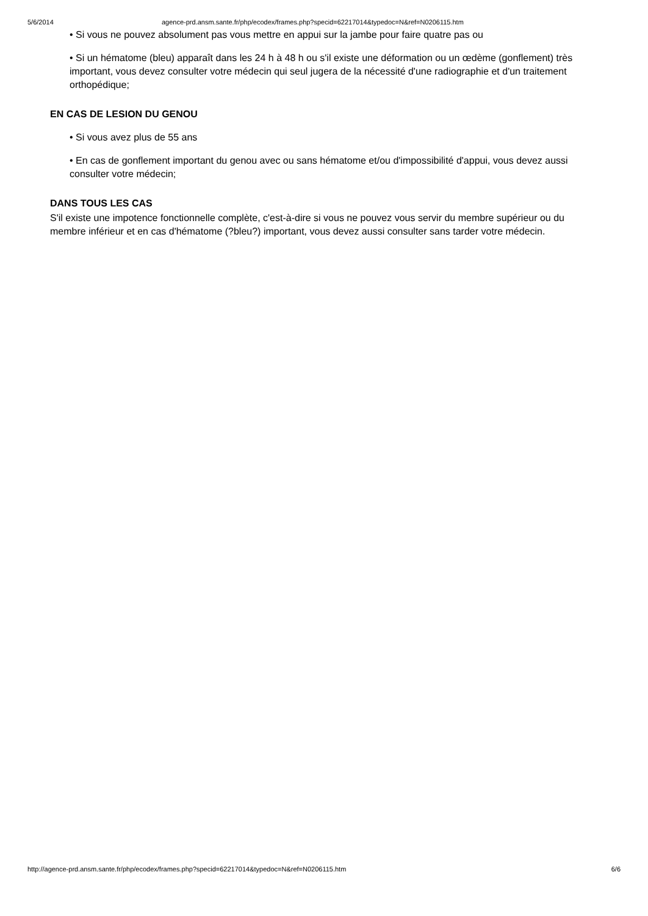5/6/2014 agence-prd.ansm.sante.fr/php/ecodex/frames.php?specid=62217014&typedoc=N&ref=N0206115.htm
• Si vous ne pouvez absolument pas vous mettre en appui sur la jambe pour faire quatre pas ou
• Si un hématome (bleu) apparaît dans les 24 h à 48 h ou s'il existe une déformation ou un œdème (gonflement) très important, vous devez consulter votre médecin qui seul jugera de la nécessité d'une radiographie et d'un traitement orthopédique;
EN CAS DE LESION DU GENOU
• Si vous avez plus de 55 ans
• En cas de gonflement important du genou avec ou sans hématome et/ou d'impossibilité d'appui, vous devez aussi consulter votre médecin;
DANS TOUS LES CAS
S'il existe une impotence fonctionnelle complète, c'est-à-dire si vous ne pouvez vous servir du membre supérieur ou du membre inférieur et en cas d'hématome (?bleu?) important, vous devez aussi consulter sans tarder votre médecin.
http://agence-prd.ansm.sante.fr/php/ecodex/frames.php?specid=62217014&typedoc=N&ref=N0206115.htm 6/6